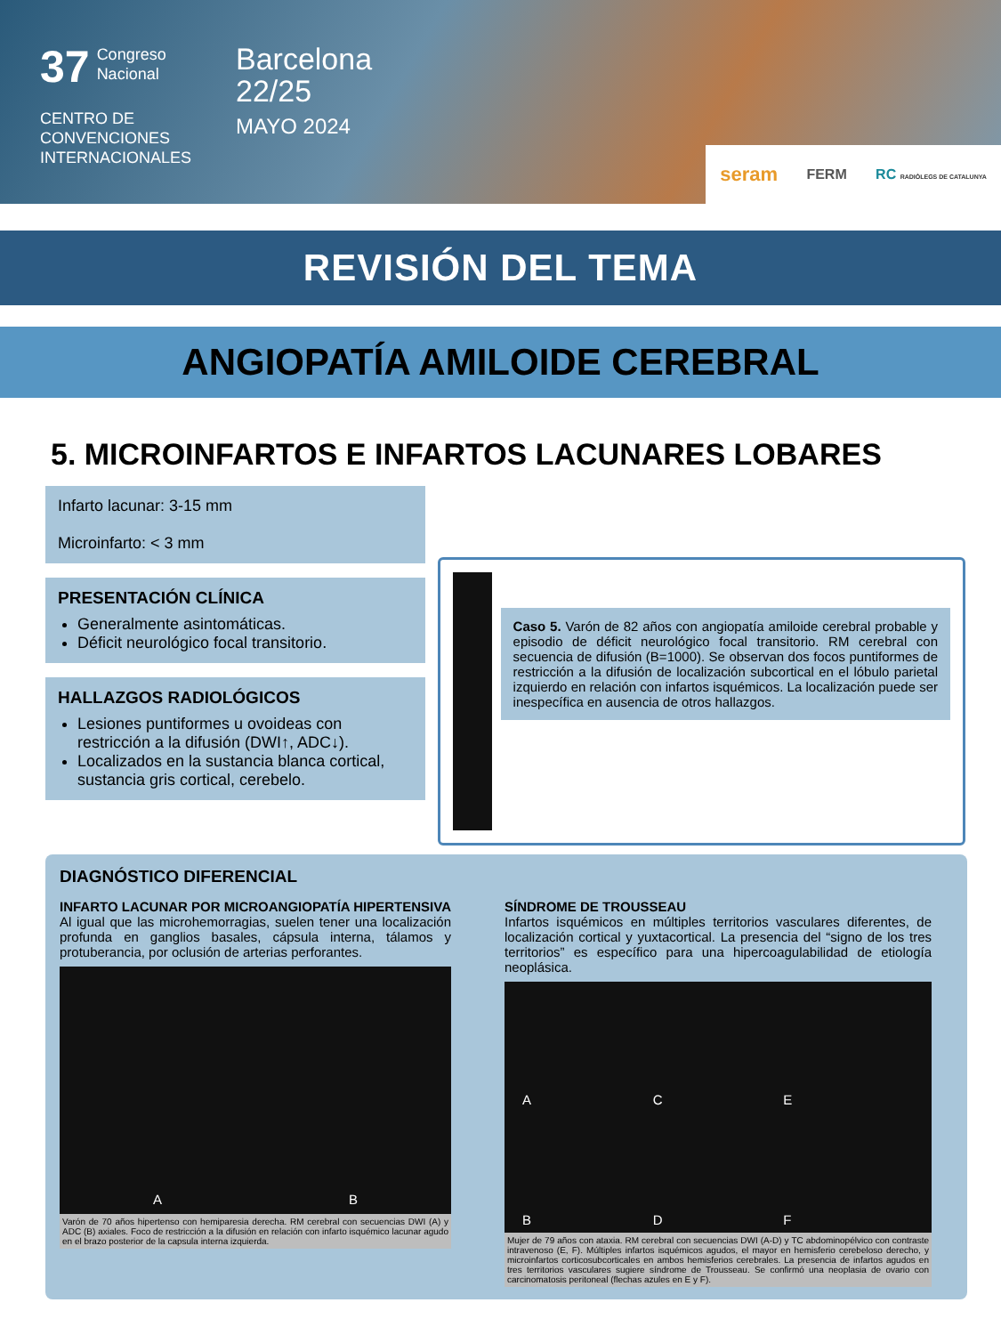37 Congreso
Nacional
CENTRO DE
CONVENCIONES
INTERNACIONALES
Barcelona
22/25
MAYO 2024
seram FERM RC RADIÒLEGS DE CATALUNYA
REVISIÓN DEL TEMA
ANGIOPATÍA AMILOIDE CEREBRAL
5. MICROINFARTOS E INFARTOS LACUNARES LOBARES
Infarto lacunar: 3-15 mm
Microinfarto: < 3 mm
PRESENTACIÓN CLÍNICA
Generalmente asintomáticas.
Déficit neurológico focal transitorio.
HALLAZGOS RADIOLÓGICOS
Lesiones puntiformes u ovoideas con restricción a la difusión (DWI↑, ADC↓).
Localizados en la sustancia blanca cortical, sustancia gris cortical, cerebelo.
Caso 5. Varón de 82 años con angiopatía amiloide cerebral probable y episodio de déficit neurológico focal transitorio. RM cerebral con secuencia de difusión (B=1000). Se observan dos focos puntiformes de restricción a la difusión de localización subcortical en el lóbulo parietal izquierdo en relación con infartos isquémicos. La localización puede ser inespecífica en ausencia de otros hallazgos.
DIAGNÓSTICO DIFERENCIAL
INFARTO LACUNAR POR MICROANGIOPATÍA HIPERTENSIVA
Al igual que las microhemorragias, suelen tener una localización profunda en ganglios basales, cápsula interna, tálamos y protuberancia, por oclusión de arterias perforantes.
AB
Varón de 70 años hipertenso con hemiparesia derecha. RM cerebral con secuencias DWI (A) y ADC (B) axiales. Foco de restricción a la difusión en relación con infarto isquémico lacunar agudo en el brazo posterior de la capsula interna izquierda.
SÍNDROME DE TROUSSEAU
Infartos isquémicos en múltiples territorios vasculares diferentes, de localización cortical y yuxtacortical. La presencia del “signo de los tres territorios” es específico para una hipercoagulabilidad de etiología neoplásica.
ACEBDF
Mujer de 79 años con ataxia. RM cerebral con secuencias DWI (A-D) y TC abdominopélvico con contraste intravenoso (E, F). Múltiples infartos isquémicos agudos, el mayor en hemisferio cerebeloso derecho, y microinfartos corticosubcorticales en ambos hemisferios cerebrales. La presencia de infartos agudos en tres territorios vasculares sugiere síndrome de Trousseau. Se confirmó una neoplasia de ovario con carcinomatosis peritoneal (flechas azules en E y F).